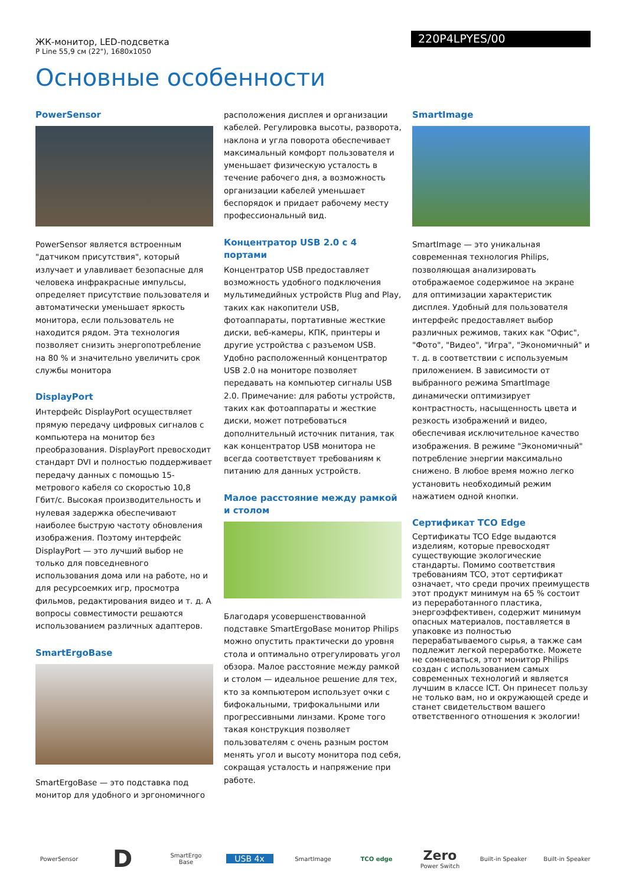ЖК-монитор, LED-подсветка
P Line 55,9 см (22"), 1680x1050
220P4LPYES/00
Основные особенности
PowerSensor
PowerSensor является встроенным "датчиком присутствия", который излучает и улавливает безопасные для человека инфракрасные импульсы, определяет присутствие пользователя и автоматически уменьшает яркость монитора, если пользователь не находится рядом. Эта технология позволяет снизить энергопотребление на 80 % и значительно увеличить срок службы монитора
DisplayPort
Интерфейс DisplayPort осуществляет прямую передачу цифровых сигналов с компьютера на монитор без преобразования. DisplayPort превосходит стандарт DVI и полностью поддерживает передачу данных с помощью 15-метрового кабеля со скоростью 10,8 Гбит/с. Высокая производительность и нулевая задержка обеспечивают наиболее быструю частоту обновления изображения. Поэтому интерфейс DisplayPort — это лучший выбор не только для повседневного использования дома или на работе, но и для ресурсоемких игр, просмотра фильмов, редактирования видео и т. д. А вопросы совместимости решаются использованием различных адаптеров.
SmartErgoBase
SmartErgoBase — это подставка под монитор для удобного и эргономичного
расположения дисплея и организации кабелей. Регулировка высоты, разворота, наклона и угла поворота обеспечивает максимальный комфорт пользователя и уменьшает физическую усталость в течение рабочего дня, а возможность организации кабелей уменьшает беспорядок и придает рабочему месту профессиональный вид.
Концентратор USB 2.0 с 4 портами
Концентратор USB предоставляет возможность удобного подключения мультимедийных устройств Plug and Play, таких как накопители USB, фотоаппараты, портативные жесткие диски, веб-камеры, КПК, принтеры и другие устройства с разъемом USB. Удобно расположенный концентратор USB 2.0 на мониторе позволяет передавать на компьютер сигналы USB 2.0. Примечание: для работы устройств, таких как фотоаппараты и жесткие диски, может потребоваться дополнительный источник питания, так как концентратор USB монитора не всегда соответствует требованиям к питанию для данных устройств.
Малое расстояние между рамкой и столом
Благодаря усовершенствованной подставке SmartErgoBase монитор Philips можно опустить практически до уровня стола и оптимально отрегулировать угол обзора. Малое расстояние между рамкой и столом — идеальное решение для тех, кто за компьютером использует очки с бифокальными, трифокальными или прогрессивными линзами. Кроме того такая конструкция позволяет пользователям с очень разным ростом менять угол и высоту монитора под себя, сокращая усталость и напряжение при работе.
SmartImage
SmartImage — это уникальная современная технология Philips, позволяющая анализировать отображаемое содержимое на экране для оптимизации характеристик дисплея. Удобный для пользователя интерфейс предоставляет выбор различных режимов, таких как "Офис", "Фото", "Видео", "Игра", "Экономичный" и т. д. в соответствии с используемым приложением. В зависимости от выбранного режима SmartImage динамически оптимизирует контрастность, насыщенность цвета и резкость изображений и видео, обеспечивая исключительное качество изображения. В режиме "Экономичный" потребление энергии максимально снижено. В любое время можно легко установить необходимый режим нажатием одной кнопки.
Сертификат TCO Edge
Сертификаты TCO Edge выдаются изделиям, которые превосходят существующие экологические стандарты. Помимо соответствия требованиям TCO, этот сертификат означает, что среди прочих преимуществ этот продукт минимум на 65 % состоит из переработанного пластика, энергоэффективен, содержит минимум опасных материалов, поставляется в упаковке из полностью перерабатываемого сырья, а также сам подлежит легкой переработке. Можете не сомневаться, этот монитор Philips создан с использованием самых современных технологий и является лучшим в классе ICT. Он принесет пользу не только вам, но и окружающей среде и станет свидетельством вашего ответственного отношения к экологии!
PowerSensor
D
SmartErgo Base
USB 4x
SmartImage TCO edge
Zero
Power Switch
Built-in Speaker
Built-in Speaker